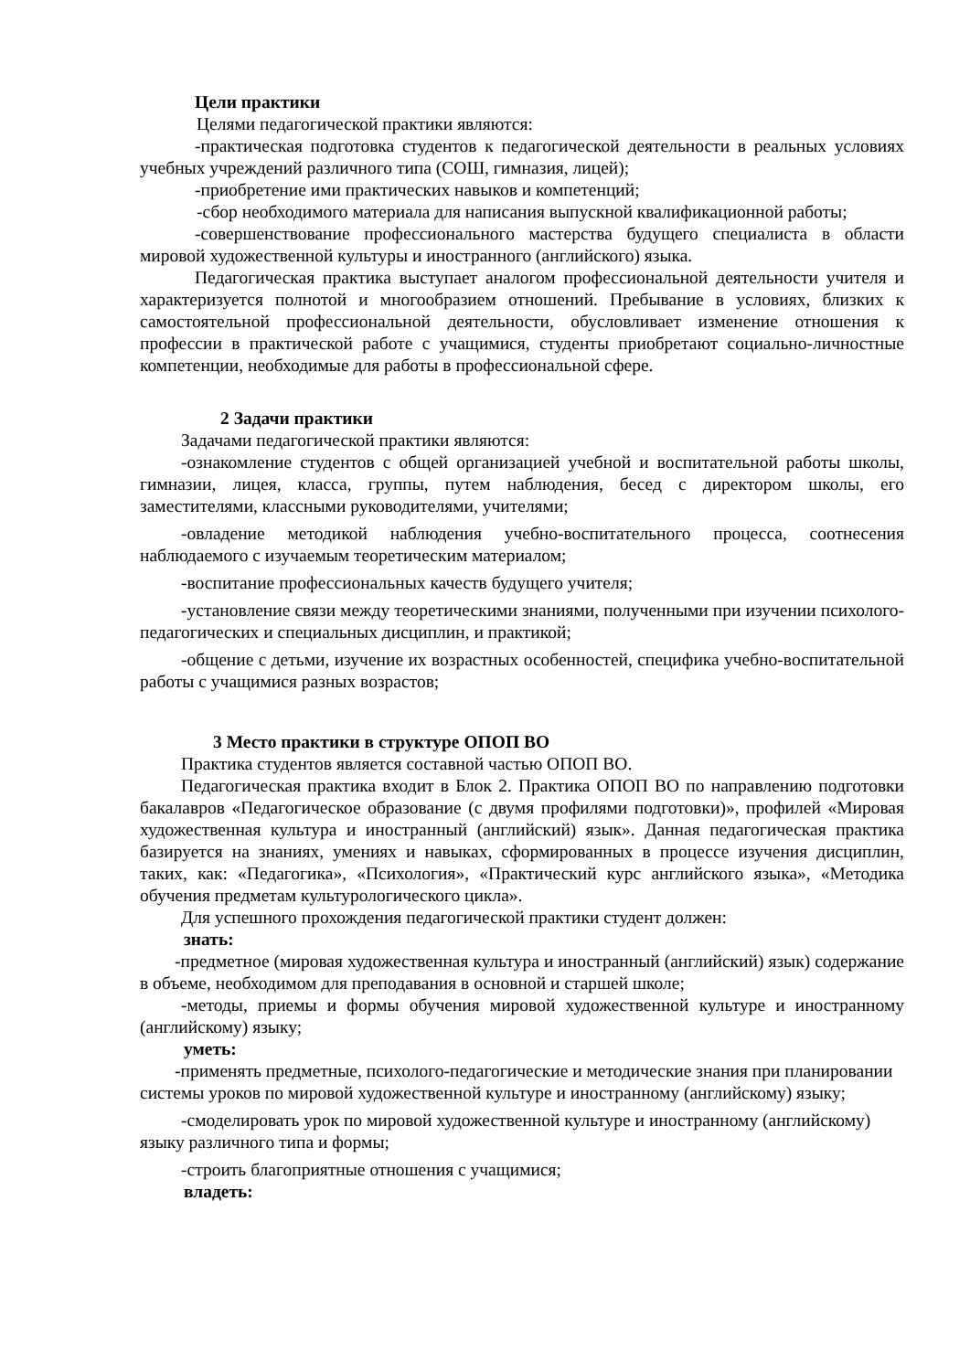Цели практики
Целями педагогической практики являются:
-практическая подготовка студентов к педагогической деятельности в реальных условиях учебных учреждений различного типа (СОШ, гимназия, лицей);
-приобретение ими практических навыков и компетенций;
-сбор необходимого материала для написания выпускной квалификационной работы;
-совершенствование профессионального мастерства будущего специалиста в области мировой художественной культуры и иностранного (английского) языка.
Педагогическая практика выступает аналогом профессиональной деятельности учителя и характеризуется полнотой и многообразием отношений. Пребывание в условиях, близких к самостоятельной профессиональной деятельности, обусловливает изменение отношения к профессии в практической работе с учащимися, студенты приобретают социально-личностные компетенции, необходимые для работы в профессиональной сфере.
2 Задачи практики
Задачами педагогической практики являются:
-ознакомление студентов с общей организацией учебной и воспитательной работы школы, гимназии, лицея, класса, группы, путем наблюдения, бесед с директором школы, его заместителями, классными руководителями, учителями;
-овладение методикой наблюдения учебно-воспитательного процесса, соотнесения наблюдаемого с изучаемым теоретическим материалом;
-воспитание профессиональных качеств будущего учителя;
-установление связи между теоретическими знаниями, полученными при изучении психолого-педагогических и специальных дисциплин, и практикой;
-общение с детьми, изучение их возрастных особенностей, специфика учебно-воспитательной работы с учащимися разных возрастов;
3 Место практики в структуре ОПОП ВО
Практика студентов является составной частью ОПОП ВО.
Педагогическая практика входит в Блок 2. Практика ОПОП ВО по направлению подготовки бакалавров «Педагогическое образование (с двумя профилями подготовки)», профилей «Мировая художественная культура и иностранный (английский) язык». Данная педагогическая практика базируется на знаниях, умениях и навыках, сформированных в процессе изучения дисциплин, таких, как: «Педагогика», «Психология», «Практический курс английского языка», «Методика обучения предметам культурологического цикла».
Для успешного прохождения педагогической практики студент должен:
знать:
-предметное (мировая художественная культура и иностранный (английский) язык) содержание в объеме, необходимом для преподавания в основной и старшей школе;
-методы, приемы и формы обучения мировой художественной культуре и иностранному (английскому) языку;
уметь:
-применять предметные, психолого-педагогические и методические знания при планировании системы уроков по мировой художественной культуре и иностранному (английскому) языку;
-смоделировать урок по мировой художественной культуре и иностранному (английскому) языку различного типа и формы;
-строить благоприятные отношения с учащимися;
владеть: